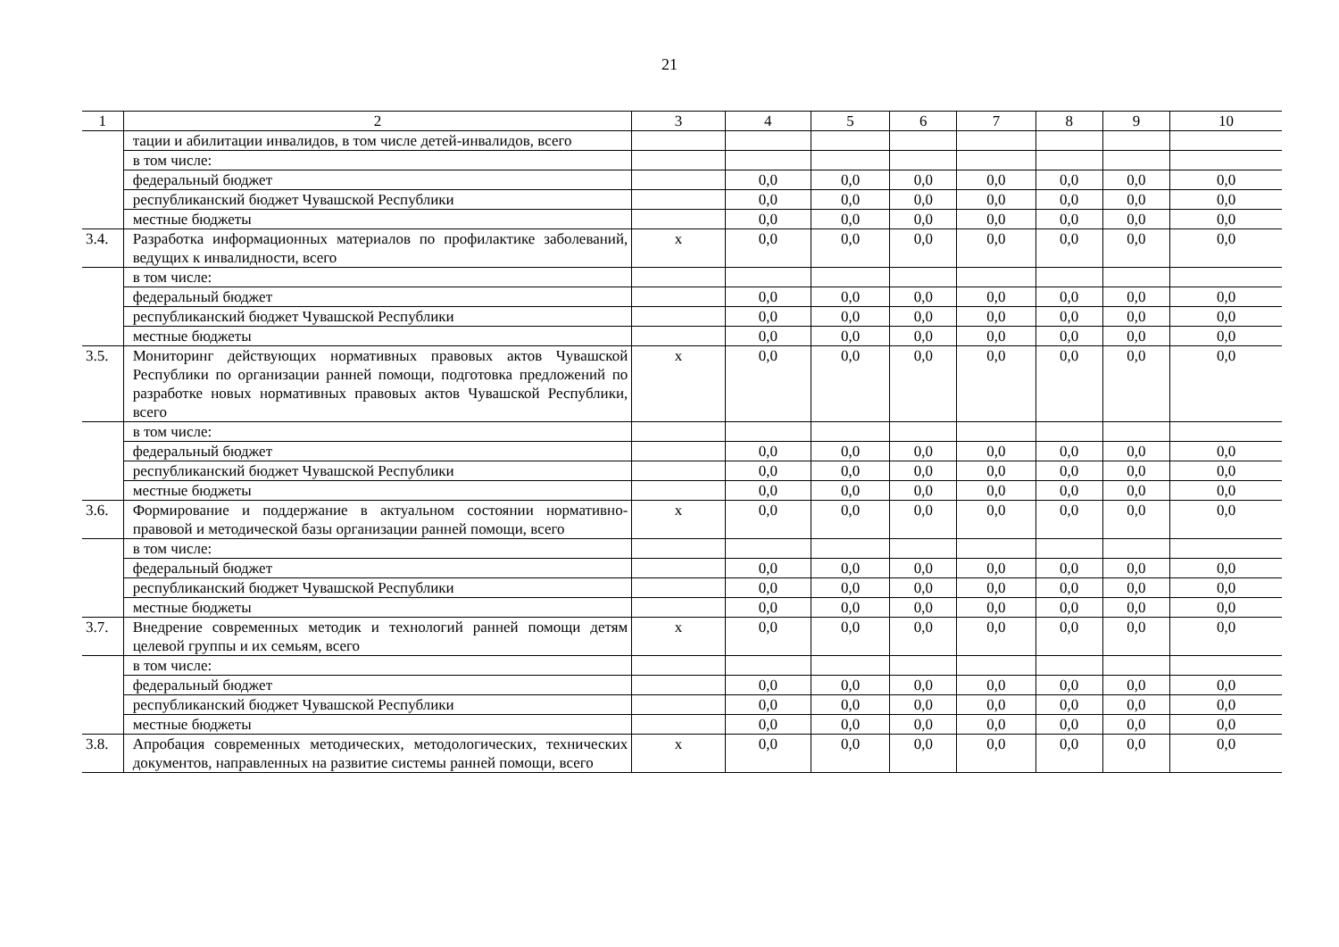21
| 1 | 2 | 3 | 4 | 5 | 6 | 7 | 8 | 9 | 10 |
| --- | --- | --- | --- | --- | --- | --- | --- | --- | --- |
| | тации и абилитации инвалидов, в том числе детей-инвалидов, всего | | | | | | | | |
| | в том числе: | | | | | | | | |
| | федеральный бюджет | | 0,0 | 0,0 | 0,0 | 0,0 | 0,0 | 0,0 | 0,0 |
| | республиканский бюджет Чувашской Республики | | 0,0 | 0,0 | 0,0 | 0,0 | 0,0 | 0,0 | 0,0 |
| | местные бюджеты | | 0,0 | 0,0 | 0,0 | 0,0 | 0,0 | 0,0 | 0,0 |
| 3.4. | Разработка информационных материалов по профилактике заболеваний, ведущих к инвалидности, всего | х | 0,0 | 0,0 | 0,0 | 0,0 | 0,0 | 0,0 | 0,0 |
| | в том числе: | | | | | | | | |
| | федеральный бюджет | | 0,0 | 0,0 | 0,0 | 0,0 | 0,0 | 0,0 | 0,0 |
| | республиканский бюджет Чувашской Республики | | 0,0 | 0,0 | 0,0 | 0,0 | 0,0 | 0,0 | 0,0 |
| | местные бюджеты | | 0,0 | 0,0 | 0,0 | 0,0 | 0,0 | 0,0 | 0,0 |
| 3.5. | Мониторинг действующих нормативных правовых актов Чувашской Республики по организации ранней помощи, подготовка предложений по разработке новых нормативных правовых актов Чувашской Республики, всего | х | 0,0 | 0,0 | 0,0 | 0,0 | 0,0 | 0,0 | 0,0 |
| | в том числе: | | | | | | | | |
| | федеральный бюджет | | 0,0 | 0,0 | 0,0 | 0,0 | 0,0 | 0,0 | 0,0 |
| | республиканский бюджет Чувашской Республики | | 0,0 | 0,0 | 0,0 | 0,0 | 0,0 | 0,0 | 0,0 |
| | местные бюджеты | | 0,0 | 0,0 | 0,0 | 0,0 | 0,0 | 0,0 | 0,0 |
| 3.6. | Формирование и поддержание в актуальном состоянии нормативно-правовой и методической базы организации ранней помощи, всего | х | 0,0 | 0,0 | 0,0 | 0,0 | 0,0 | 0,0 | 0,0 |
| | в том числе: | | | | | | | | |
| | федеральный бюджет | | 0,0 | 0,0 | 0,0 | 0,0 | 0,0 | 0,0 | 0,0 |
| | республиканский бюджет Чувашской Республики | | 0,0 | 0,0 | 0,0 | 0,0 | 0,0 | 0,0 | 0,0 |
| | местные бюджеты | | 0,0 | 0,0 | 0,0 | 0,0 | 0,0 | 0,0 | 0,0 |
| 3.7. | Внедрение современных методик и технологий ранней помощи детям целевой группы и их семьям, всего | х | 0,0 | 0,0 | 0,0 | 0,0 | 0,0 | 0,0 | 0,0 |
| | в том числе: | | | | | | | | |
| | федеральный бюджет | | 0,0 | 0,0 | 0,0 | 0,0 | 0,0 | 0,0 | 0,0 |
| | республиканский бюджет Чувашской Республики | | 0,0 | 0,0 | 0,0 | 0,0 | 0,0 | 0,0 | 0,0 |
| | местные бюджеты | | 0,0 | 0,0 | 0,0 | 0,0 | 0,0 | 0,0 | 0,0 |
| 3.8. | Апробация современных методических, методологических, технических документов, направленных на развитие системы ранней помощи, всего | х | 0,0 | 0,0 | 0,0 | 0,0 | 0,0 | 0,0 | 0,0 |